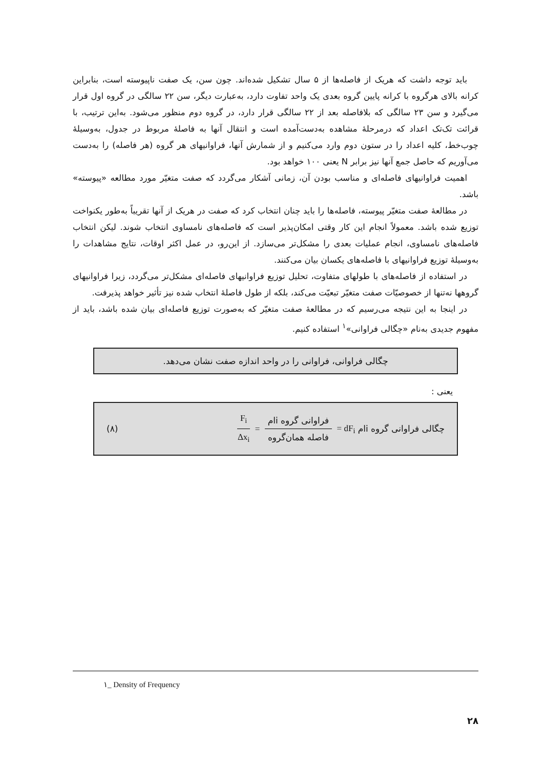باید توجه داشت که هریک از فاصله‌ها از ۵ سال تشکیل شده‌اند. چون سن، یک صفت ناپیوسته است، بنابراین کرانه بالای هرگروه با کرانه پایین گروه بعدی یک واحد تفاوت دارد، به‌عبارت دیگر، سن ۲۲ سالگی در گروه اول قرار می‌گیرد و سن ۲۳ سالگی که بلافاصله بعد از ۲۲ سالگی قرار دارد، در گروه دوم منظور می‌شود. به‌این ترتیب، با قرائت تک‌تک اعداد که درمرحلهٔ مشاهده به‌دست‌آمده است و انتقال آنها به فاصلهٔ مربوط در جدول، به‌وسیلهٔ چوب‌خط، کلیه اعداد را در ستون دوم وارد می‌کنیم و از شمارش آنها، فراوانیهای هر گروه (هر فاصله) را به‌دست می‌آوریم که حاصل جمع آنها نیز برابر N یعنی ۱۰۰ خواهد بود.
اهمیت فراوانیهای فاصله‌ای و مناسب بودن آن، زمانی آشکار می‌گردد که صفت متغیّر مورد مطالعه «پیوسته» باشد.
در مطالعهٔ صفت متغیّر پیوسته، فاصله‌ها را باید چنان انتخاب کرد که صفت در هریک از آنها تقریباً به‌طور یکنواخت توزیع شده باشد. معمولاً انجام این کار وقتی امکان‌پذیر است که فاصله‌های نامساوی انتخاب شوند. لیکن انتخاب فاصله‌های نامساوی، انجام عملیات بعدی را مشکل‌تر می‌سازد. از این‌رو، در عمل اکثر اوقات، نتایج مشاهدات را به‌وسیلهٔ توزیع فراوانیهای با فاصله‌های یکسان بیان می‌کنند.
در استفاده از فاصله‌های با طولهای متفاوت، تحلیل توزیع فراوانیهای فاصله‌ای مشکل‌تر می‌گردد، زیرا فراوانیهای گروهها نه‌تنها از خصوصیّات صفت متغیّر تبعیّت می‌کند، بلکه از طول فاصلهٔ انتخاب شده نیز تأثیر خواهد پذیرفت.
در اینجا به این نتیجه می‌رسیم که در مطالعهٔ صفت متغیّر که به‌صورت توزیع فاصله‌ای بیان شده باشد، باید از مفهوم جدیدی به‌نام «چگالی فراوانی»<sup>۱</sup> استفاده کنیم.
چگالی فراوانی، فراوانی را در واحد اندازه صفت نشان می‌دهد.
یعنی :
چگالی فراوانی گروه iام dF<sub>i</sub> = فراوانی گروه iام فاصله همان‌گروه = F<sub>i</sub> Δx<sub>i</sub>
(۸)
۱_ Density of Frequency
۲۸